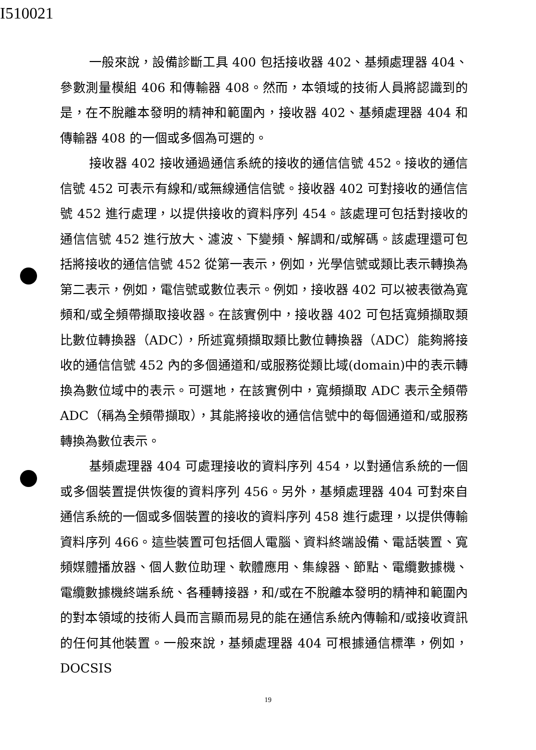I510021
一般來說，設備診斷工具 400 包括接收器 402、基頻處理器 404、參數測量模組 406 和傳輸器 408。然而，本領域的技術人員將認識到的是，在不脫離本發明的精神和範圍內，接收器 402、基頻處理器 404 和傳輸器 408 的一個或多個為可選的。
接收器 402 接收通過通信系統的接收的通信信號 452。接收的通信信號 452 可表示有線和/或無線通信信號。接收器 402 可對接收的通信信號 452 進行處理，以提供接收的資料序列 454。該處理可包括對接收的通信信號 452 進行放大、濾波、下變頻、解調和/或解碼。該處理還可包括將接收的通信信號 452 從第一表示，例如，光學信號或類比表示轉換為第二表示，例如，電信號或數位表示。例如，接收器 402 可以被表徵為寬頻和/或全頻帶擷取接收器。在該實例中，接收器 402 可包括寬頻擷取類比數位轉換器（ADC），所述寬頻擷取類比數位轉換器（ADC）能夠將接收的通信信號 452 內的多個通道和/或服務從類比域(domain)中的表示轉換為數位域中的表示。可選地，在該實例中，寬頻擷取 ADC 表示全頻帶 ADC（稱為全頻帶擷取），其能將接收的通信信號中的每個通道和/或服務轉換為數位表示。
基頻處理器 404 可處理接收的資料序列 454，以對通信系統的一個或多個裝置提供恢復的資料序列 456。另外，基頻處理器 404 可對來自通信系統的一個或多個裝置的接收的資料序列 458 進行處理，以提供傳輸資料序列 466。這些裝置可包括個人電腦、資料終端設備、電話裝置、寬頻媒體播放器、個人數位助理、軟體應用、集線器、節點、電纜數據機、電纜數據機終端系統、各種轉接器，和/或在不脫離本發明的精神和範圍內的對本領域的技術人員而言顯而易見的能在通信系統內傳輸和/或接收資訊的任何其他裝置。一般來說，基頻處理器 404 可根據通信標準，例如，DOCSIS
19